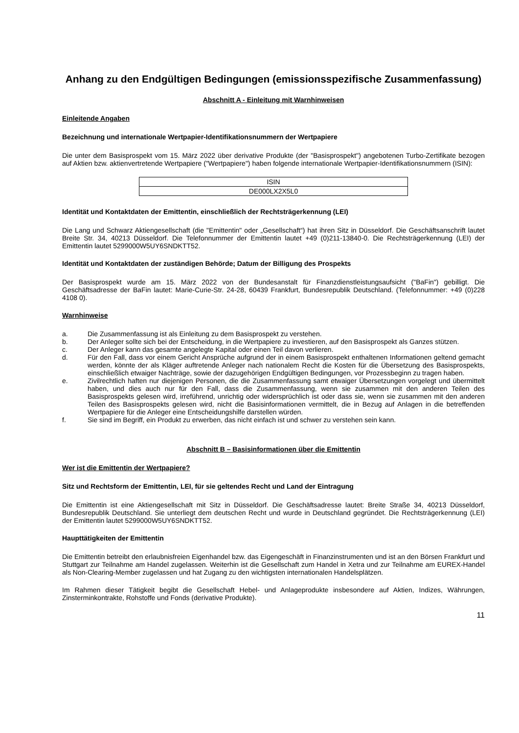Anhang zu den Endgültigen Bedingungen (emissionsspezifische Zusammenfassung)
Abschnitt A - Einleitung mit Warnhinweisen
Einleitende Angaben
Bezeichnung und internationale Wertpapier-Identifikationsnummern der Wertpapiere
Die unter dem Basisprospekt vom 15. März 2022 über derivative Produkte (der "Basisprospekt") angebotenen Turbo-Zertifikate bezogen auf Aktien bzw. aktienvertretende Wertpapiere ("Wertpapiere") haben folgende internationale Wertpapier-Identifikationsnummern (ISIN):
| ISIN |
| --- |
| DE000LX2X5L0 |
Identität und Kontaktdaten der Emittentin, einschließlich der Rechtsträgerkennung (LEI)
Die Lang und Schwarz Aktiengesellschaft (die "Emittentin" oder „Gesellschaft“) hat ihren Sitz in Düsseldorf. Die Geschäftsanschrift lautet Breite Str. 34, 40213 Düsseldorf. Die Telefonnummer der Emittentin lautet +49 (0)211-13840-0. Die Rechtsträgerkennung (LEI) der Emittentin lautet 5299000W5UY6SNDKTT52.
Identität und Kontaktdaten der zuständigen Behörde; Datum der Billigung des Prospekts
Der Basisprospekt wurde am 15. März 2022 von der Bundesanstalt für Finanzdienstleistungsaufsicht ("BaFin") gebilligt. Die Geschäftsadresse der BaFin lautet: Marie-Curie-Str. 24-28, 60439 Frankfurt, Bundesrepublik Deutschland. (Telefonnummer: +49 (0)228 4108 0).
Warnhinweise
a. Die Zusammenfassung ist als Einleitung zu dem Basisprospekt zu verstehen.
b. Der Anleger sollte sich bei der Entscheidung, in die Wertpapiere zu investieren, auf den Basisprospekt als Ganzes stützen.
c. Der Anleger kann das gesamte angelegte Kapital oder einen Teil davon verlieren.
d. Für den Fall, dass vor einem Gericht Ansprüche aufgrund der in einem Basisprospekt enthaltenen Informationen geltend gemacht werden, könnte der als Kläger auftretende Anleger nach nationalem Recht die Kosten für die Übersetzung des Basisprospekts, einschließlich etwaiger Nachträge, sowie der dazugehörigen Endgültigen Bedingungen, vor Prozessbeginn zu tragen haben.
e. Zivilrechtlich haften nur diejenigen Personen, die die Zusammenfassung samt etwaiger Übersetzungen vorgelegt und übermittelt haben, und dies auch nur für den Fall, dass die Zusammenfassung, wenn sie zusammen mit den anderen Teilen des Basisprospekts gelesen wird, irreführend, unrichtig oder widersprüchlich ist oder dass sie, wenn sie zusammen mit den anderen Teilen des Basisprospekts gelesen wird, nicht die Basisinformationen vermittelt, die in Bezug auf Anlagen in die betreffenden Wertpapiere für die Anleger eine Entscheidungshilfe darstellen würden.
f. Sie sind im Begriff, ein Produkt zu erwerben, das nicht einfach ist und schwer zu verstehen sein kann.
Abschnitt B – Basisinformationen über die Emittentin
Wer ist die Emittentin der Wertpapiere?
Sitz und Rechtsform der Emittentin, LEI, für sie geltendes Recht und Land der Eintragung
Die Emittentin ist eine Aktiengesellschaft mit Sitz in Düsseldorf. Die Geschäftsadresse lautet: Breite Straße 34, 40213 Düsseldorf, Bundesrepublik Deutschland. Sie unterliegt dem deutschen Recht und wurde in Deutschland gegründet. Die Rechtsträgerkennung (LEI) der Emittentin lautet 5299000W5UY6SNDKTT52.
Haupttätigkeiten der Emittentin
Die Emittentin betreibt den erlaubnisfreien Eigenhandel bzw. das Eigengeschäft in Finanzinstrumenten und ist an den Börsen Frankfurt und Stuttgart zur Teilnahme am Handel zugelassen. Weiterhin ist die Gesellschaft zum Handel in Xetra und zur Teilnahme am EUREX-Handel als Non-Clearing-Member zugelassen und hat Zugang zu den wichtigsten internationalen Handelsplätzen.
Im Rahmen dieser Tätigkeit begibt die Gesellschaft Hebel- und Anlageprodukte insbesondere auf Aktien, Indizes, Währungen, Zinsterminkontrakte, Rohstoffe und Fonds (derivative Produkte).
11